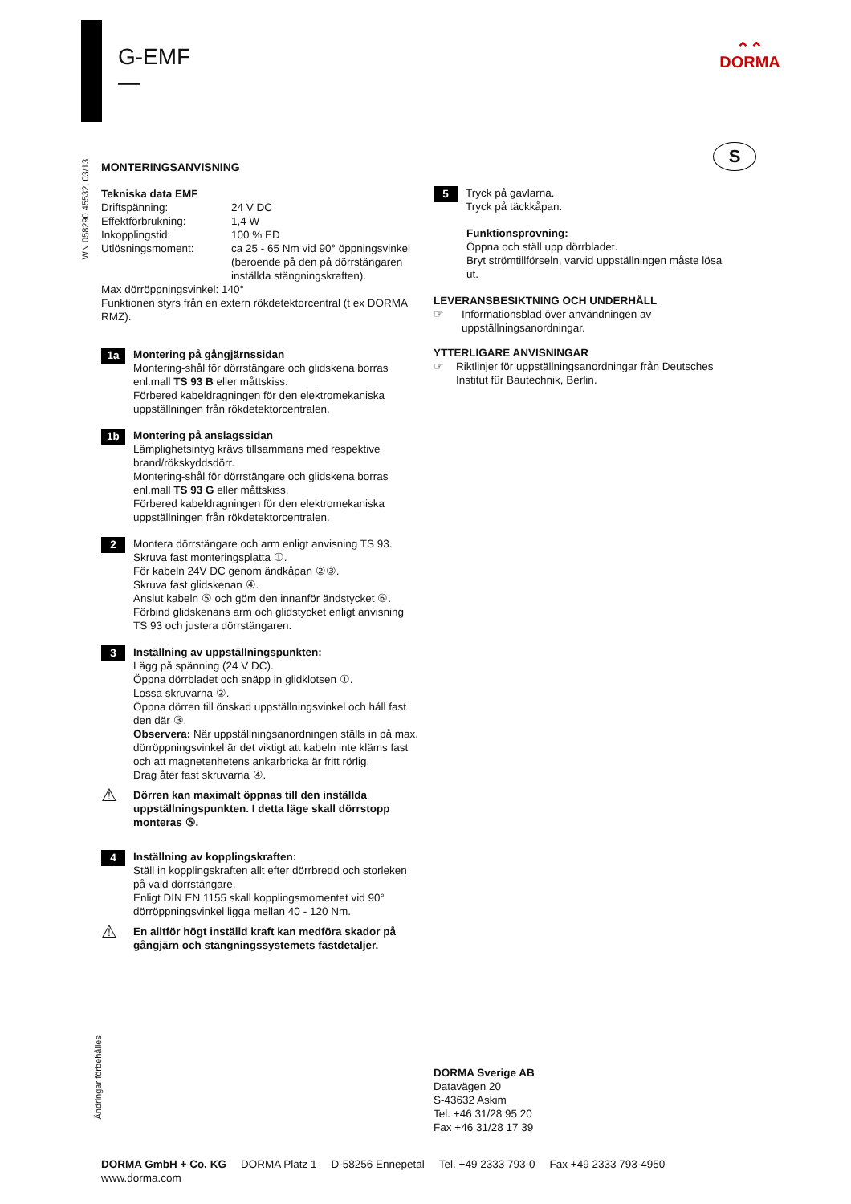G-EMF
—
⌃⌃
DORMA
S
WN 058290 45532, 03/13
Ändringar förbehålles
MONTERINGSANVISNING
Tekniska data EMF
Driftspänning: 24 V DC Effektförbrukning: 1,4 W Inkopplingstid: 100 % ED Utlösningsmoment: ca 25 - 65 Nm vid 90° öppningsvinkel (beroende på den på dörrstängaren inställda stängningskraften).
Max dörröppningsvinkel: 140°
Funktionen styrs från en extern rökdetektorcentral (t ex DORMA RMZ).
1a
Montering på gångjärnssidan
Montering-shål för dörrstängare och glidskena borras enl.mall TS 93 B eller måttskiss.
Förbered kabeldragningen för den elektromekaniska uppställningen från rökdetektorcentralen.
1b
Montering på anslagssidan
Lämplighetsintyg krävs tillsammans med respektive brand/rökskyddsdörr.
Montering-shål för dörrstängare och glidskena borras enl.mall TS 93 G eller måttskiss.
Förbered kabeldragningen för den elektromekaniska uppställningen från rökdetektorcentralen.
2
Montera dörrstängare och arm enligt anvisning TS 93.
Skruva fast monteringsplatta ①.
För kabeln 24V DC genom ändkåpan ②③.
Skruva fast glidskenan ④.
Anslut kabeln ⑤ och göm den innanför ändstycket ⑥.
Förbind glidskenans arm och glidstycket enligt anvisning TS 93 och justera dörrstängaren.
3
Inställning av uppställningspunkten:
Lägg på spänning (24 V DC).
Öppna dörrbladet och snäpp in glidklotsen ①.
Lossa skruvarna ②.
Öppna dörren till önskad uppställningsvinkel och håll fast den där ③.
Observera: När uppställningsanordningen ställs in på max. dörröppningsvinkel är det viktigt att kabeln inte kläms fast och att magnetenhetens ankarbricka är fritt rörlig.
Drag åter fast skruvarna ④.
⚠
Dörren kan maximalt öppnas till den inställda uppställningspunkten. I detta läge skall dörrstopp monteras ⑤.
4
Inställning av kopplingskraften:
Ställ in kopplingskraften allt efter dörrbredd och storleken på vald dörrstängare.
Enligt DIN EN 1155 skall kopplingsmomentet vid 90° dörröppningsvinkel ligga mellan 40 - 120 Nm.
⚠
En alltför högt inställd kraft kan medföra skador på gångjärn och stängningssystemets fästdetaljer.
5
Tryck på gavlarna.
Tryck på täckkåpan.
Funktionsprovning:
Öppna och ställ upp dörrbladet.
Bryt strömtillförseln, varvid uppställningen måste lösa ut.
LEVERANSBESIKTNING OCH UNDERHÅLL
☞ Informationsblad över användningen av uppställningsanordningar.
YTTERLIGARE ANVISNINGAR
☞ Riktlinjer för uppställningsanordningar från Deutsches Institut für Bautechnik, Berlin.
DORMA Sverige AB
Datavägen 20
S-43632 Askim
Tel. +46 31/28 95 20
Fax +46 31/28 17 39
DORMA GmbH + Co. KG
www.dorma.com DORMA Platz 1 D-58256 Ennepetal Tel. +49 2333 793-0 Fax +49 2333 793-4950